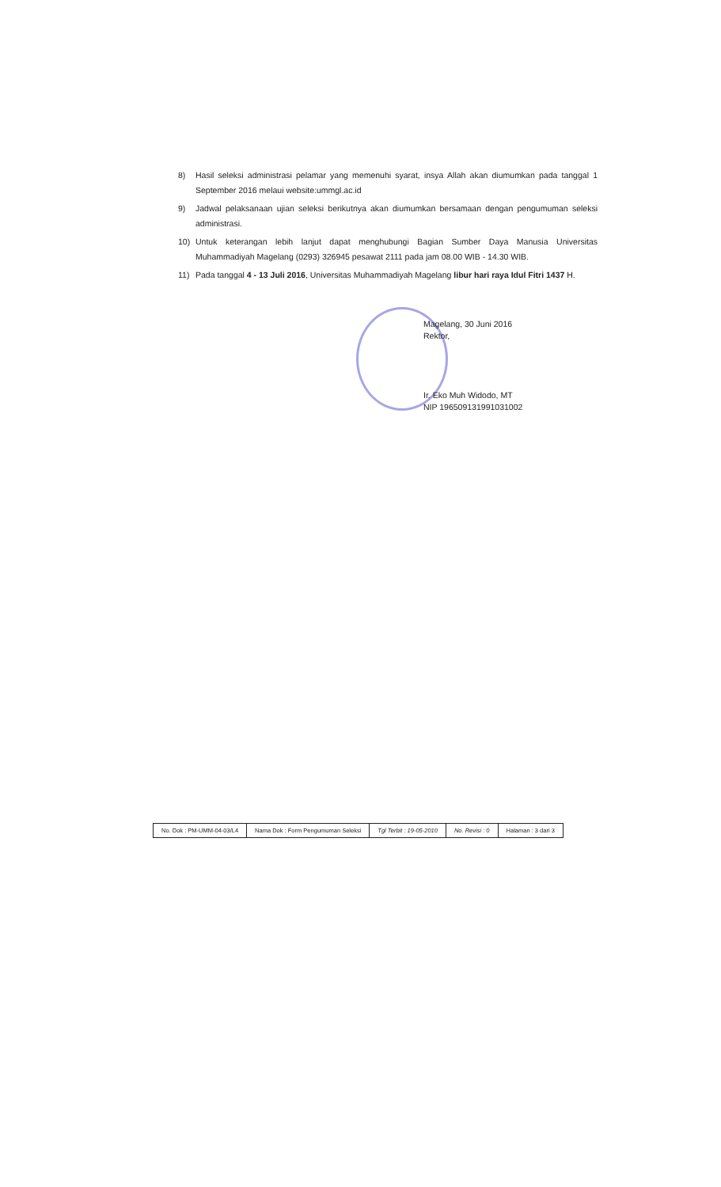8) Hasil seleksi administrasi pelamar yang memenuhi syarat, insya Allah akan diumumkan pada tanggal 1 September 2016 melaui website:ummgl.ac.id
9) Jadwal pelaksanaan ujian seleksi berikutnya akan diumumkan bersamaan dengan pengumuman seleksi administrasi.
10) Untuk keterangan lebih lanjut dapat menghubungi Bagian Sumber Daya Manusia Universitas Muhammadiyah Magelang (0293) 326945 pesawat 2111 pada jam 08.00 WIB - 14.30 WIB.
11) Pada tanggal 4 - 13 Juli 2016, Universitas Muhammadiyah Magelang libur hari raya Idul Fitri 1437 H.
Magelang, 30 Juni 2016
Rektor,
Ir. Eko Muh Widodo, MT
NIP 196509131991031002
| No. Dok : PM-UMM-04-03/L4 | Nama Dok : Form Pengumuman Seleksi | Tgl Terbit : 19-05-2010 | No. Revisi : 0 | Halaman : 3 dari 3 |